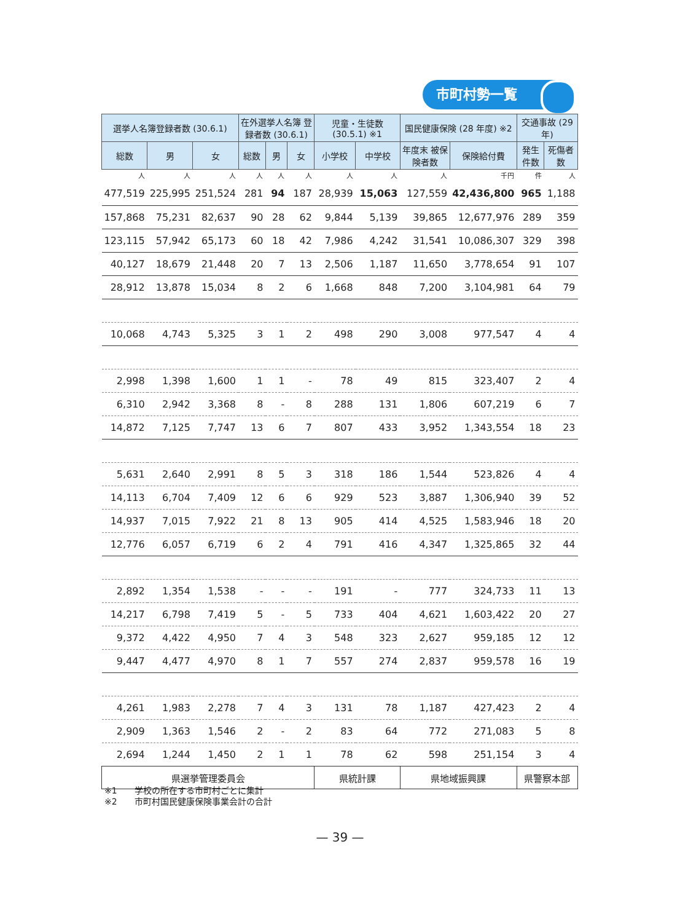市町村勢一覧
| 選挙人名簿登録者数 (30.6.1) | | | 在外選挙人名簿 登録者数 (30.6.1) | | | 児童・生徒数 (30.5.1) ※1 | | 国民健康保険 (28 年度) ※2 | | 交通事故 (29 年) | |
| --- | --- | --- | --- | --- | --- | --- | --- | --- | --- | --- | --- |
| 総数 | 男 | 女 | 総数 | 男 | 女 | 小学校 | 中学校 | 年度末 被保険者数 | 保険給付費 | 発生件数 | 死傷者数 |
| 人 | 人 | 人 | 人 | 人 | 人 | 人 | 人 | 人 | 千円 | 件 | 人 |
| 477,519 | 225,995 | 251,524 | 281 | 94 | 187 | 28,939 | 15,063 | 127,559 | 42,436,800 | 965 | 1,188 |
| 157,868 | 75,231 | 82,637 | 90 | 28 | 62 | 9,844 | 5,139 | 39,865 | 12,677,976 | 289 | 359 |
| 123,115 | 57,942 | 65,173 | 60 | 18 | 42 | 7,986 | 4,242 | 31,541 | 10,086,307 | 329 | 398 |
| 40,127 | 18,679 | 21,448 | 20 | 7 | 13 | 2,506 | 1,187 | 11,650 | 3,778,654 | 91 | 107 |
| 28,912 | 13,878 | 15,034 | 8 | 2 | 6 | 1,668 | 848 | 7,200 | 3,104,981 | 64 | 79 |
| 10,068 | 4,743 | 5,325 | 3 | 1 | 2 | 498 | 290 | 3,008 | 977,547 | 4 | 4 |
| 2,998 | 1,398 | 1,600 | 1 | 1 | - | 78 | 49 | 815 | 323,407 | 2 | 4 |
| 6,310 | 2,942 | 3,368 | 8 | - | 8 | 288 | 131 | 1,806 | 607,219 | 6 | 7 |
| 14,872 | 7,125 | 7,747 | 13 | 6 | 7 | 807 | 433 | 3,952 | 1,343,554 | 18 | 23 |
| 5,631 | 2,640 | 2,991 | 8 | 5 | 3 | 318 | 186 | 1,544 | 523,826 | 4 | 4 |
| 14,113 | 6,704 | 7,409 | 12 | 6 | 6 | 929 | 523 | 3,887 | 1,306,940 | 39 | 52 |
| 14,937 | 7,015 | 7,922 | 21 | 8 | 13 | 905 | 414 | 4,525 | 1,583,946 | 18 | 20 |
| 12,776 | 6,057 | 6,719 | 6 | 2 | 4 | 791 | 416 | 4,347 | 1,325,865 | 32 | 44 |
| 2,892 | 1,354 | 1,538 | - | - | - | 191 | - | 777 | 324,733 | 11 | 13 |
| 14,217 | 6,798 | 7,419 | 5 | - | 5 | 733 | 404 | 4,621 | 1,603,422 | 20 | 27 |
| 9,372 | 4,422 | 4,950 | 7 | 4 | 3 | 548 | 323 | 2,627 | 959,185 | 12 | 12 |
| 9,447 | 4,477 | 4,970 | 8 | 1 | 7 | 557 | 274 | 2,837 | 959,578 | 16 | 19 |
| 4,261 | 1,983 | 2,278 | 7 | 4 | 3 | 131 | 78 | 1,187 | 427,423 | 2 | 4 |
| 2,909 | 1,363 | 1,546 | 2 | - | 2 | 83 | 64 | 772 | 271,083 | 5 | 8 |
| 2,694 | 1,244 | 1,450 | 2 | 1 | 1 | 78 | 62 | 598 | 251,154 | 3 | 4 |
| 県選挙管理委員会 | | | | | | 県統計課 | | 県地域振興課 | | 県警察本部 | |
※1　　学校の所在する市町村ごとに集計
※2　　市町村国民健康保険事業会計の合計
— 39 —